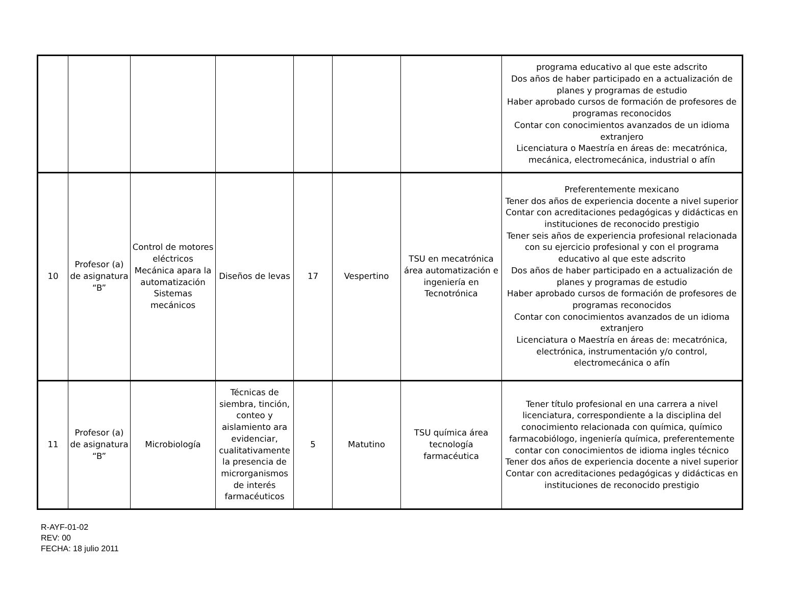| | | | | | | | programa educativo al que este adscrito Dos años de haber participado en a actualización de planes y programas de estudio Haber aprobado cursos de formación de profesores de programas reconocidos Contar con conocimientos avanzados de un idioma extranjero Licenciatura o Maestría en áreas de: mecatrónica, mecánica, electromecánica, industrial o afín |
| 10 | Profesor (a) de asignatura “B” | Control de motores eléctricos Mecánica apara la automatización Sistemas mecánicos | Diseños de levas | 17 | Vespertino | TSU en mecatrónica área automatización e ingeniería en Tecnotrónica | Preferentemente mexicano Tener dos años de experiencia docente a nivel superior Contar con acreditaciones pedagógicas y didácticas en instituciones de reconocido prestigio Tener seis años de experiencia profesional relacionada con su ejercicio profesional y con el programa educativo al que este adscrito Dos años de haber participado en a actualización de planes y programas de estudio Haber aprobado cursos de formación de profesores de programas reconocidos Contar con conocimientos avanzados de un idioma extranjero Licenciatura o Maestría en áreas de: mecatrónica, electrónica, instrumentación y/o control, electromecánica o afín |
| 11 | Profesor (a) de asignatura “B” | Microbiología | Técnicas de siembra, tinción, conteo y aislamiento ara evidenciar, cualitativamente la presencia de microrganismos de interés farmacéuticos | 5 | Matutino | TSU química área tecnología farmacéutica | Tener título profesional en una carrera a nivel licenciatura, correspondiente a la disciplina del conocimiento relacionada con química, químico farmacobiólogo, ingeniería química, preferentemente contar con conocimientos de idioma ingles técnico Tener dos años de experiencia docente a nivel superior Contar con acreditaciones pedagógicas y didácticas en instituciones de reconocido prestigio |
R-AYF-01-02
REV: 00
FECHA: 18 julio 2011